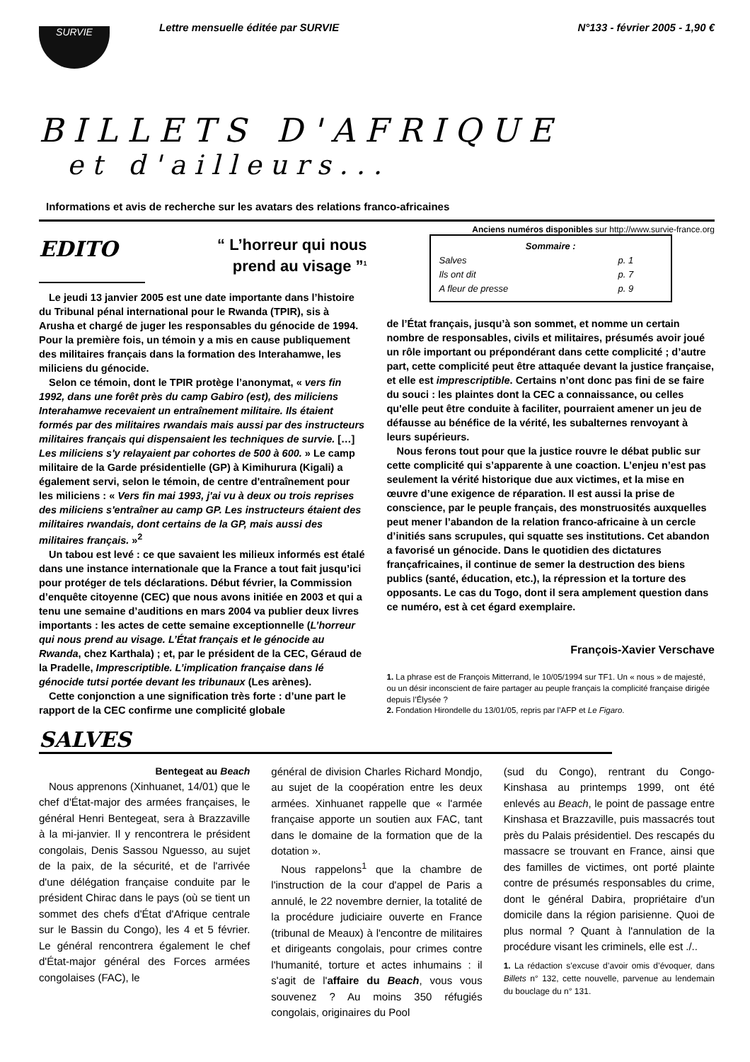Lettre mensuelle éditée par SURVIE N°133 - février 2005 - 1,90 €
SURVIE
BILLETS D'AFRIQUE
et d'ailleurs...
Informations et avis de recherche sur les avatars des relations franco-africaines
Anciens numéros disponibles sur http://www.survie-france.org
EDITO “ L’horreur qui nous
prend au visage ”<sup>1</sup>
Le jeudi 13 janvier 2005 est une date importante dans l’histoire du Tribunal pénal international pour le Rwanda (TPIR), sis à Arusha et chargé de juger les responsables du génocide de 1994. Pour la première fois, un témoin y a mis en cause publiquement des militaires français dans la formation des Interahamwe, les miliciens du génocide.
Selon ce témoin, dont le TPIR protège l’anonymat, « vers fin 1992, dans une forêt près du camp Gabiro (est), des miliciens Interahamwe recevaient un entraînement militaire. Ils étaient formés par des militaires rwandais mais aussi par des instructeurs militaires français qui dispensaient les techniques de survie. […] Les miliciens s'y relayaient par cohortes de 500 à 600. » Le camp militaire de la Garde présidentielle (GP) à Kimihurura (Kigali) a également servi, selon le témoin, de centre d'entraînement pour les miliciens : « Vers fin mai 1993, j'ai vu à deux ou trois reprises des miliciens s'entraîner au camp GP. Les instructeurs étaient des militaires rwandais, dont certains de la GP, mais aussi des militaires français. »<sup>2</sup>
Un tabou est levé : ce que savaient les milieux informés est étalé dans une instance internationale que la France a tout fait jusqu’ici pour protéger de tels déclarations. Début février, la Commission d’enquête citoyenne (CEC) que nous avons initiée en 2003 et qui a tenu une semaine d’auditions en mars 2004 va publier deux livres importants : les actes de cette semaine exceptionnelle (L’horreur qui nous prend au visage. L’État français et le génocide au Rwanda, chez Karthala) ; et, par le président de la CEC, Géraud de la Pradelle, Imprescriptible. L’implication française dans lé génocide tutsi portée devant les tribunaux (Les arènes).
Cette conjonction a une signification très forte : d’une part le rapport de la CEC confirme une complicité globale
Sommaire :
| Salves | p. 1 |
| Ils ont dit | p. 7 |
| A fleur de presse | p. 9 |
de l’État français, jusqu’à son sommet, et nomme un certain nombre de responsables, civils et militaires, présumés avoir joué un rôle important ou prépondérant dans cette complicité ; d’autre part, cette complicité peut être attaquée devant la justice française, et elle est imprescriptible. Certains n’ont donc pas fini de se faire du souci : les plaintes dont la CEC a connaissance, ou celles qu'elle peut être conduite à faciliter, pourraient amener un jeu de défausse au bénéfice de la vérité, les subalternes renvoyant à leurs supérieurs.
Nous ferons tout pour que la justice rouvre le débat public sur cette complicité qui s’apparente à une coaction. L’enjeu n’est pas seulement la vérité historique due aux victimes, et la mise en œuvre d’une exigence de réparation. Il est aussi la prise de conscience, par le peuple français, des monstruosités auxquelles peut mener l’abandon de la relation franco-africaine à un cercle d’initiés sans scrupules, qui squatte ses institutions. Cet abandon a favorisé un génocide. Dans le quotidien des dictatures françafricaines, il continue de semer la destruction des biens publics (santé, éducation, etc.), la répression et la torture des opposants. Le cas du Togo, dont il sera amplement question dans ce numéro, est à cet égard exemplaire.
François-Xavier Verschave
1. La phrase est de François Mitterrand, le 10/05/1994 sur TF1. Un « nous » de majesté, ou un désir inconscient de faire partager au peuple français la complicité française dirigée depuis l’Élysée ?
2. Fondation Hirondelle du 13/01/05, repris par l’AFP et Le Figaro.
SALVES
Bentegeat au Beach
Nous apprenons (Xinhuanet, 14/01) que le chef d'État-major des armées françaises, le général Henri Bentegeat, sera à Brazzaville à la mi-janvier. Il y rencontrera le président congolais, Denis Sassou Nguesso, au sujet de la paix, de la sécurité, et de l'arrivée d'une délégation française conduite par le président Chirac dans le pays (où se tient un sommet des chefs d'État d'Afrique centrale sur le Bassin du Congo), les 4 et 5 février. Le général rencontrera également le chef d'État-major général des Forces armées congolaises (FAC), le
général de division Charles Richard Mondjo, au sujet de la coopération entre les deux armées. Xinhuanet rappelle que « l'armée française apporte un soutien aux FAC, tant dans le domaine de la formation que de la dotation ».
Nous rappelons<sup>1</sup> que la chambre de l'instruction de la cour d'appel de Paris a annulé, le 22 novembre dernier, la totalité de la procédure judiciaire ouverte en France (tribunal de Meaux) à l'encontre de militaires et dirigeants congolais, pour crimes contre l'humanité, torture et actes inhumains : il s'agit de l'affaire du Beach, vous vous souvenez ? Au moins 350 réfugiés congolais, originaires du Pool
(sud du Congo), rentrant du Congo-Kinshasa au printemps 1999, ont été enlevés au Beach, le point de passage entre Kinshasa et Brazzaville, puis massacrés tout près du Palais présidentiel. Des rescapés du massacre se trouvant en France, ainsi que des familles de victimes, ont porté plainte contre de présumés responsables du crime, dont le général Dabira, propriétaire d'un domicile dans la région parisienne. Quoi de plus normal ? Quant à l'annulation de la procédure visant les criminels, elle est ./..
1. La rédaction s’excuse d’avoir omis d’évoquer, dans Billets n° 132, cette nouvelle, parvenue au lendemain du bouclage du n° 131.